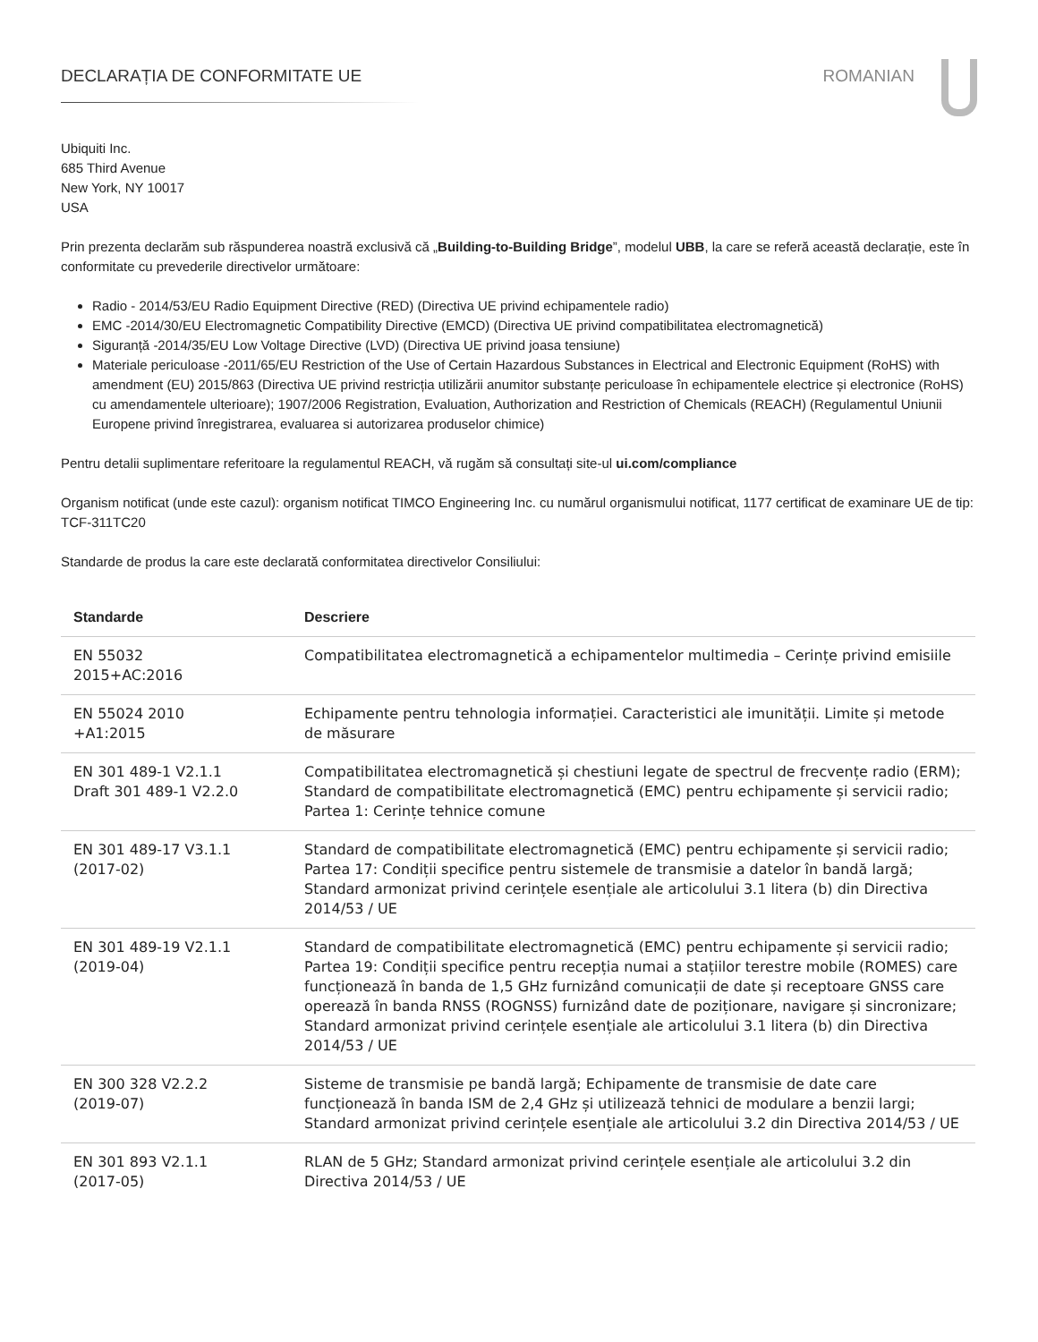DECLARAȚIA DE CONFORMITATE UE ROMANIAN
Ubiquiti Inc.
685 Third Avenue
New York, NY 10017
USA
Prin prezenta declarăm sub răspunderea noastră exclusivă că „Building-to-Building Bridge”, modelul UBB, la care se referă această declarație, este în conformitate cu prevederile directivelor următoare:
Radio - 2014/53/EU Radio Equipment Directive (RED) (Directiva UE privind echipamentele radio)
EMC -2014/30/EU Electromagnetic Compatibility Directive (EMCD) (Directiva UE privind compatibilitatea electromagnetică)
Siguranță -2014/35/EU Low Voltage Directive (LVD) (Directiva UE privind joasa tensiune)
Materiale periculoase -2011/65/EU Restriction of the Use of Certain Hazardous Substances in Electrical and Electronic Equipment (RoHS) with amendment (EU) 2015/863 (Directiva UE privind restricția utilizării anumitor substanțe periculoase în echipamentele electrice și electronice (RoHS) cu amendamentele ulterioare); 1907/2006 Registration, Evaluation, Authorization and Restriction of Chemicals (REACH) (Regulamentul Uniunii Europene privind înregistrarea, evaluarea si autorizarea produselor chimice)
Pentru detalii suplimentare referitoare la regulamentul REACH, vă rugăm să consultați site-ul ui.com/compliance
Organism notificat (unde este cazul): organism notificat TIMCO Engineering Inc. cu numărul organismului notificat, 1177 certificat de examinare UE de tip: TCF-311TC20
Standarde de produs la care este declarată conformitatea directivelor Consiliului:
| Standarde | Descriere |
| --- | --- |
| EN 55032 2015+AC:2016 | Compatibilitatea electromagnetică a echipamentelor multimedia – Cerințe privind emisiile |
| EN 55024 2010 +A1:2015 | Echipamente pentru tehnologia informației. Caracteristici ale imunității. Limite și metode de măsurare |
| EN 301 489-1 V2.1.1 Draft 301 489-1 V2.2.0 | Compatibilitatea electromagnetică și chestiuni legate de spectrul de frecvențe radio (ERM); Standard de compatibilitate electromagnetică (EMC) pentru echipamente și servicii radio; Partea 1: Cerințe tehnice comune |
| EN 301 489-17 V3.1.1 (2017-02) | Standard de compatibilitate electromagnetică (EMC) pentru echipamente și servicii radio; Partea 17: Condiții specifice pentru sistemele de transmisie a datelor în bandă largă; Standard armonizat privind cerințele esențiale ale articolului 3.1 litera (b) din Directiva 2014/53 / UE |
| EN 301 489-19 V2.1.1 (2019-04) | Standard de compatibilitate electromagnetică (EMC) pentru echipamente și servicii radio; Partea 19: Condiții specifice pentru recepția numai a stațiilor terestre mobile (ROMES) care funcționează în banda de 1,5 GHz furnizând comunicații de date și receptoare GNSS care operează în banda RNSS (ROGNSS) furnizând date de poziționare, navigare și sincronizare; Standard armonizat privind cerințele esențiale ale articolului 3.1 litera (b) din Directiva 2014/53 / UE |
| EN 300 328 V2.2.2 (2019-07) | Sisteme de transmisie pe bandă largă; Echipamente de transmisie de date care funcționează în banda ISM de 2,4 GHz și utilizează tehnici de modulare a benzii largi; Standard armonizat privind cerințele esențiale ale articolului 3.2 din Directiva 2014/53 / UE |
| EN 301 893 V2.1.1 (2017-05) | RLAN de 5 GHz; Standard armonizat privind cerințele esențiale ale articolului 3.2 din Directiva 2014/53 / UE |